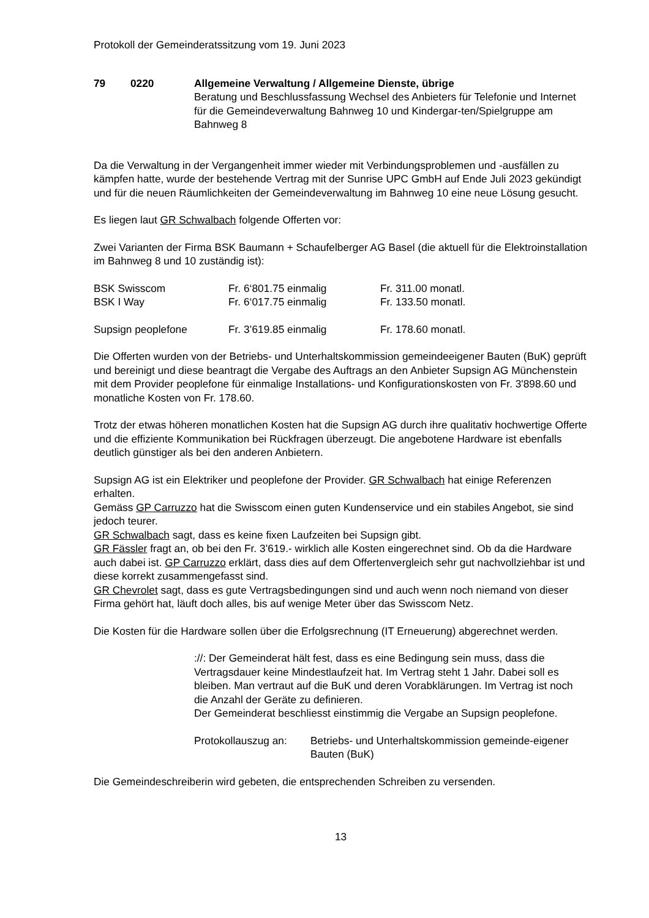Protokoll der Gemeinderatssitzung vom 19. Juni 2023
79 0220 Allgemeine Verwaltung / Allgemeine Dienste, übrige
Beratung und Beschlussfassung Wechsel des Anbieters für Telefonie und Internet für die Gemeindeverwaltung Bahnweg 10 und Kindergar-ten/Spielgruppe am Bahnweg 8
Da die Verwaltung in der Vergangenheit immer wieder mit Verbindungsproblemen und -ausfällen zu kämpfen hatte, wurde der bestehende Vertrag mit der Sunrise UPC GmbH auf Ende Juli 2023 gekündigt und für die neuen Räumlichkeiten der Gemeindeverwaltung im Bahnweg 10 eine neue Lösung gesucht.
Es liegen laut GR Schwalbach folgende Offerten vor:
Zwei Varianten der Firma BSK Baumann + Schaufelberger AG Basel (die aktuell für die Elektroinstallation im Bahnweg 8 und 10 zuständig ist):
| BSK Swisscom | Fr. 6‘801.75 einmalig | Fr. 311.00 monatl. |
| BSK I Way | Fr. 6‘017.75 einmalig | Fr. 133.50 monatl. |
| Supsign peoplefone | Fr. 3’619.85 einmalig | Fr. 178.60 monatl. |
Die Offerten wurden von der Betriebs- und Unterhaltskommission gemeindeeigener Bauten (BuK) geprüft und bereinigt und diese beantragt die Vergabe des Auftrags an den Anbieter Supsign AG Münchenstein mit dem Provider peoplefone für einmalige Installations- und Konfigurationskosten von Fr. 3'898.60 und monatliche Kosten von Fr. 178.60.
Trotz der etwas höheren monatlichen Kosten hat die Supsign AG durch ihre qualitativ hochwertige Offerte und die effiziente Kommunikation bei Rückfragen überzeugt. Die angebotene Hardware ist ebenfalls deutlich günstiger als bei den anderen Anbietern.
Supsign AG ist ein Elektriker und peoplefone der Provider. GR Schwalbach hat einige Referenzen erhalten.
Gemäss GP Carruzzo hat die Swisscom einen guten Kundenservice und ein stabiles Angebot, sie sind jedoch teurer.
GR Schwalbach sagt, dass es keine fixen Laufzeiten bei Supsign gibt.
GR Fässler fragt an, ob bei den Fr. 3’619.- wirklich alle Kosten eingerechnet sind. Ob da die Hardware auch dabei ist. GP Carruzzo erklärt, dass dies auf dem Offertenvergleich sehr gut nachvollziehbar ist und diese korrekt zusammengefasst sind.
GR Chevrolet sagt, dass es gute Vertragsbedingungen sind und auch wenn noch niemand von dieser Firma gehört hat, läuft doch alles, bis auf wenige Meter über das Swisscom Netz.
Die Kosten für die Hardware sollen über die Erfolgsrechnung (IT Erneuerung) abgerechnet werden.
://: Der Gemeinderat hält fest, dass es eine Bedingung sein muss, dass die Vertragsdauer keine Mindestlaufzeit hat. Im Vertrag steht 1 Jahr. Dabei soll es bleiben. Man vertraut auf die BuK und deren Vorabklärungen. Im Vertrag ist noch die Anzahl der Geräte zu definieren.
Der Gemeinderat beschliesst einstimmig die Vergabe an Supsign peoplefone.
Protokollauszug an:
Betriebs- und Unterhaltskommission gemeinde-eigener Bauten (BuK)
Die Gemeindeschreiberin wird gebeten, die entsprechenden Schreiben zu versenden.
13